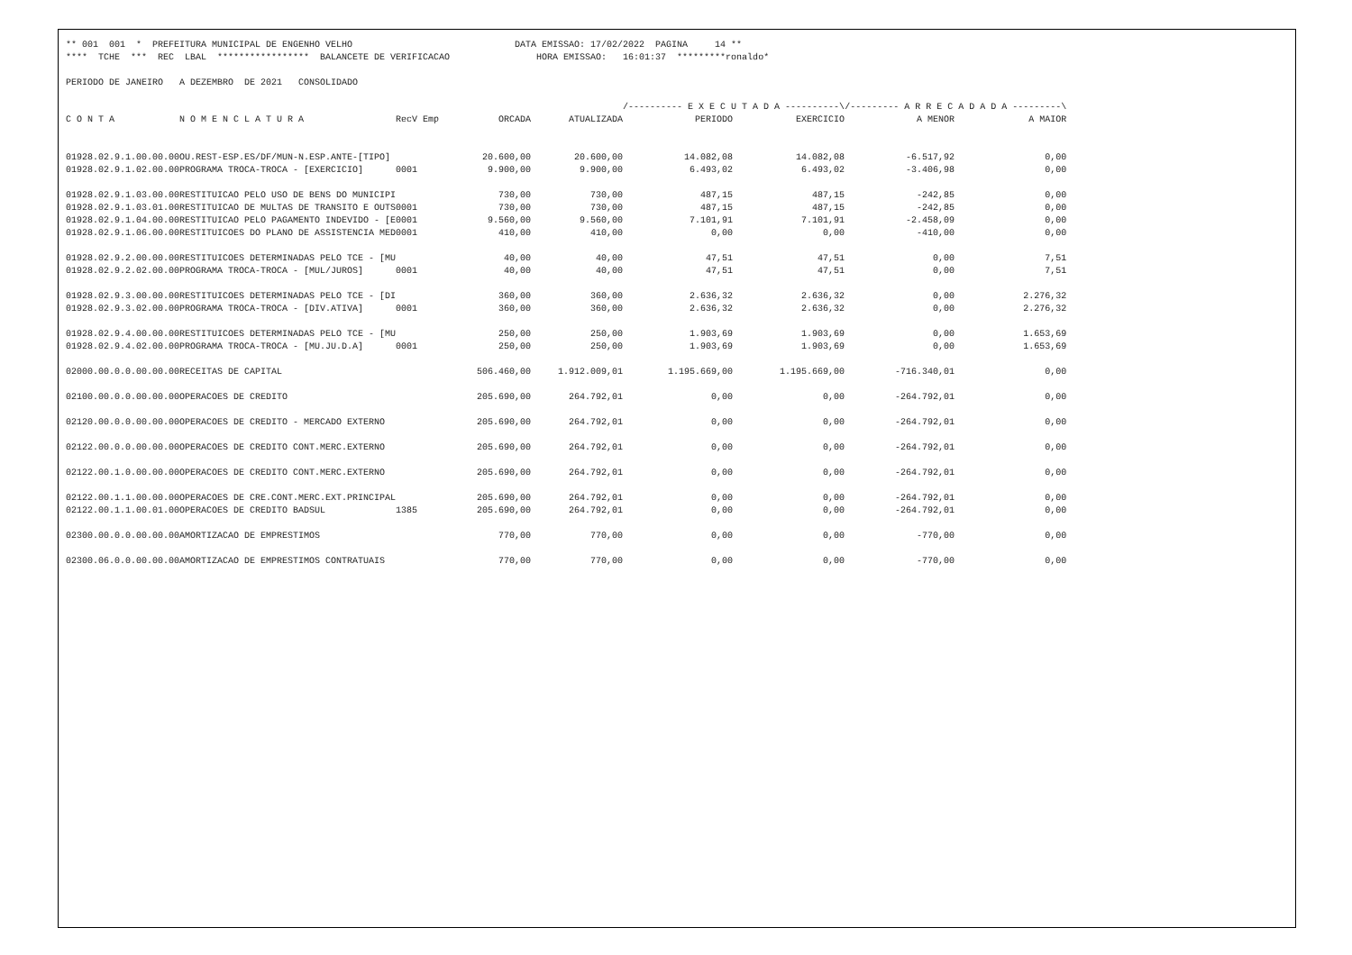** 001 001 * PREFEITURA MUNICIPAL DE ENGENHO VELHO DATA EMISSAO: 17/02/2022 PAGINA 14 ** **** TCHE *** REC LBAL ***************** BALANCETE DE VERIFICACAO HORA EMISSAO: 16:01:37 *********ronaldo* PERIODO DE JANEIRO A DEZEMBRO DE 2021 CONSOLIDADO
| | | | | | /---------- E X E C U T A D A ----------\ | | /--------- A R R E C A D A D A ---------\ | |
| --- | --- | --- | --- | --- | --- | --- | --- | --- |
| C O N T A | N O M E N C L A T U R A | RecV Emp | ORCADA | ATUALIZADA | PERIODO | EXERCICIO | A MENOR | A MAIOR |
| 01928.02.9.1.00.00.00 | OU.REST-ESP.ES/DF/MUN-N.ESP.ANTE-[TIPO] | | 20.600,00 | 20.600,00 | 14.082,08 | 14.082,08 | -6.517,92 | 0,00 |
| 01928.02.9.1.02.00.00 | PROGRAMA TROCA-TROCA - [EXERCICIO] | 0001 | 9.900,00 | 9.900,00 | 6.493,02 | 6.493,02 | -3.406,98 | 0,00 |
| 01928.02.9.1.03.00.00 | RESTITUICAO PELO USO DE BENS DO MUNICIPI | | 730,00 | 730,00 | 487,15 | 487,15 | -242,85 | 0,00 |
| 01928.02.9.1.03.01.00 | RESTITUICAO DE MULTAS DE TRANSITO E OUTS | 0001 | 730,00 | 730,00 | 487,15 | 487,15 | -242,85 | 0,00 |
| 01928.02.9.1.04.00.00 | RESTITUICAO PELO PAGAMENTO INDEVIDO - [E | 0001 | 9.560,00 | 9.560,00 | 7.101,91 | 7.101,91 | -2.458,09 | 0,00 |
| 01928.02.9.1.06.00.00 | RESTITUICOES DO PLANO DE ASSISTENCIA MED | 0001 | 410,00 | 410,00 | 0,00 | 0,00 | -410,00 | 0,00 |
| 01928.02.9.2.00.00.00 | RESTITUICOES DETERMINADAS PELO TCE - [MU | | 40,00 | 40,00 | 47,51 | 47,51 | 0,00 | 7,51 |
| 01928.02.9.2.02.00.00 | PROGRAMA TROCA-TROCA - [MUL/JUROS] | 0001 | 40,00 | 40,00 | 47,51 | 47,51 | 0,00 | 7,51 |
| 01928.02.9.3.00.00.00 | RESTITUICOES DETERMINADAS PELO TCE - [DI | | 360,00 | 360,00 | 2.636,32 | 2.636,32 | 0,00 | 2.276,32 |
| 01928.02.9.3.02.00.00 | PROGRAMA TROCA-TROCA - [DIV.ATIVA] | 0001 | 360,00 | 360,00 | 2.636,32 | 2.636,32 | 0,00 | 2.276,32 |
| 01928.02.9.4.00.00.00 | RESTITUICOES DETERMINADAS PELO TCE - [MU | | 250,00 | 250,00 | 1.903,69 | 1.903,69 | 0,00 | 1.653,69 |
| 01928.02.9.4.02.00.00 | PROGRAMA TROCA-TROCA - [MU.JU.D.A] | 0001 | 250,00 | 250,00 | 1.903,69 | 1.903,69 | 0,00 | 1.653,69 |
| 02000.00.0.0.00.00.00 | RECEITAS DE CAPITAL | | 506.460,00 | 1.912.009,01 | 1.195.669,00 | 1.195.669,00 | -716.340,01 | 0,00 |
| 02100.00.0.0.00.00.00 | OPERACOES DE CREDITO | | 205.690,00 | 264.792,01 | 0,00 | 0,00 | -264.792,01 | 0,00 |
| 02120.00.0.0.00.00.00 | OPERACOES DE CREDITO - MERCADO EXTERNO | | 205.690,00 | 264.792,01 | 0,00 | 0,00 | -264.792,01 | 0,00 |
| 02122.00.0.0.00.00.00 | OPERACOES DE CREDITO CONT.MERC.EXTERNO | | 205.690,00 | 264.792,01 | 0,00 | 0,00 | -264.792,01 | 0,00 |
| 02122.00.1.0.00.00.00 | OPERACOES DE CREDITO CONT.MERC.EXTERNO | | 205.690,00 | 264.792,01 | 0,00 | 0,00 | -264.792,01 | 0,00 |
| 02122.00.1.1.00.00.00 | OPERACOES DE CRE.CONT.MERC.EXT.PRINCIPAL | | 205.690,00 | 264.792,01 | 0,00 | 0,00 | -264.792,01 | 0,00 |
| 02122.00.1.1.00.01.00 | OPERACOES DE CREDITO BADSUL | 1385 | 205.690,00 | 264.792,01 | 0,00 | 0,00 | -264.792,01 | 0,00 |
| 02300.00.0.0.00.00.00 | AMORTIZACAO DE EMPRESTIMOS | | 770,00 | 770,00 | 0,00 | 0,00 | -770,00 | 0,00 |
| 02300.06.0.0.00.00.00 | AMORTIZACAO DE EMPRESTIMOS CONTRATUAIS | | 770,00 | 770,00 | 0,00 | 0,00 | -770,00 | 0,00 |